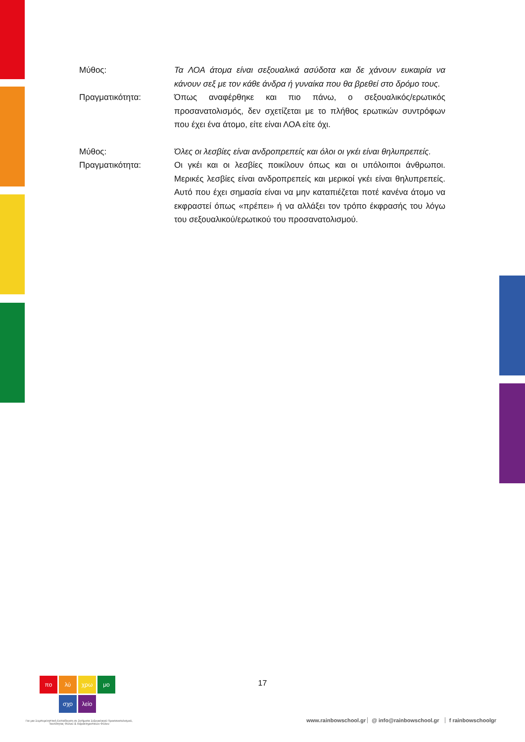Μύθος: Τα ΛΟΑ άτομα είναι σεξουαλικά ασύδοτα και δε χάνουν ευκαιρία να κάνουν σεξ με τον κάθε άνδρα ή γυναίκα που θα βρεθεί στο δρόμο τους.
Πραγματικότητα: Όπως αναφέρθηκε και πιο πάνω, ο σεξουαλικός/ερωτικός προσανατολισμός, δεν σχετίζεται με το πλήθος ερωτικών συντρόφων που έχει ένα άτομο, είτε είναι ΛΟΑ είτε όχι.
Μύθος: Όλες οι λεσβίες είναι ανδροπρεπείς και όλοι οι γκέι είναι θηλυπρεπείς.
Πραγματικότητα: Οι γκέι και οι λεσβίες ποικίλουν όπως και οι υπόλοιποι άνθρωποι. Μερικές λεσβίες είναι ανδροπρεπείς και μερικοί γκέι είναι θηλυπρεπείς. Αυτό που έχει σημασία είναι να μην καταπιέζεται ποτέ κανένα άτομο να εκφραστεί όπως «πρέπει» ή να αλλάξει τον τρόπο έκφρασής του λόγω του σεξουαλικού/ερωτικού του προσανατολισμού.
17
πο λύ χρω μο
σχο λείο
Για μια Συμπεριληπτική Εκπαίδευση σε ζητήματα Σεξουαλικού Προσανατολισμού, Ταυτότητας Φύλου & Χαρακτηριστικών Φύλου
www.rainbowschool.gr @ info@rainbowschool.gr f rainbowschoolgr